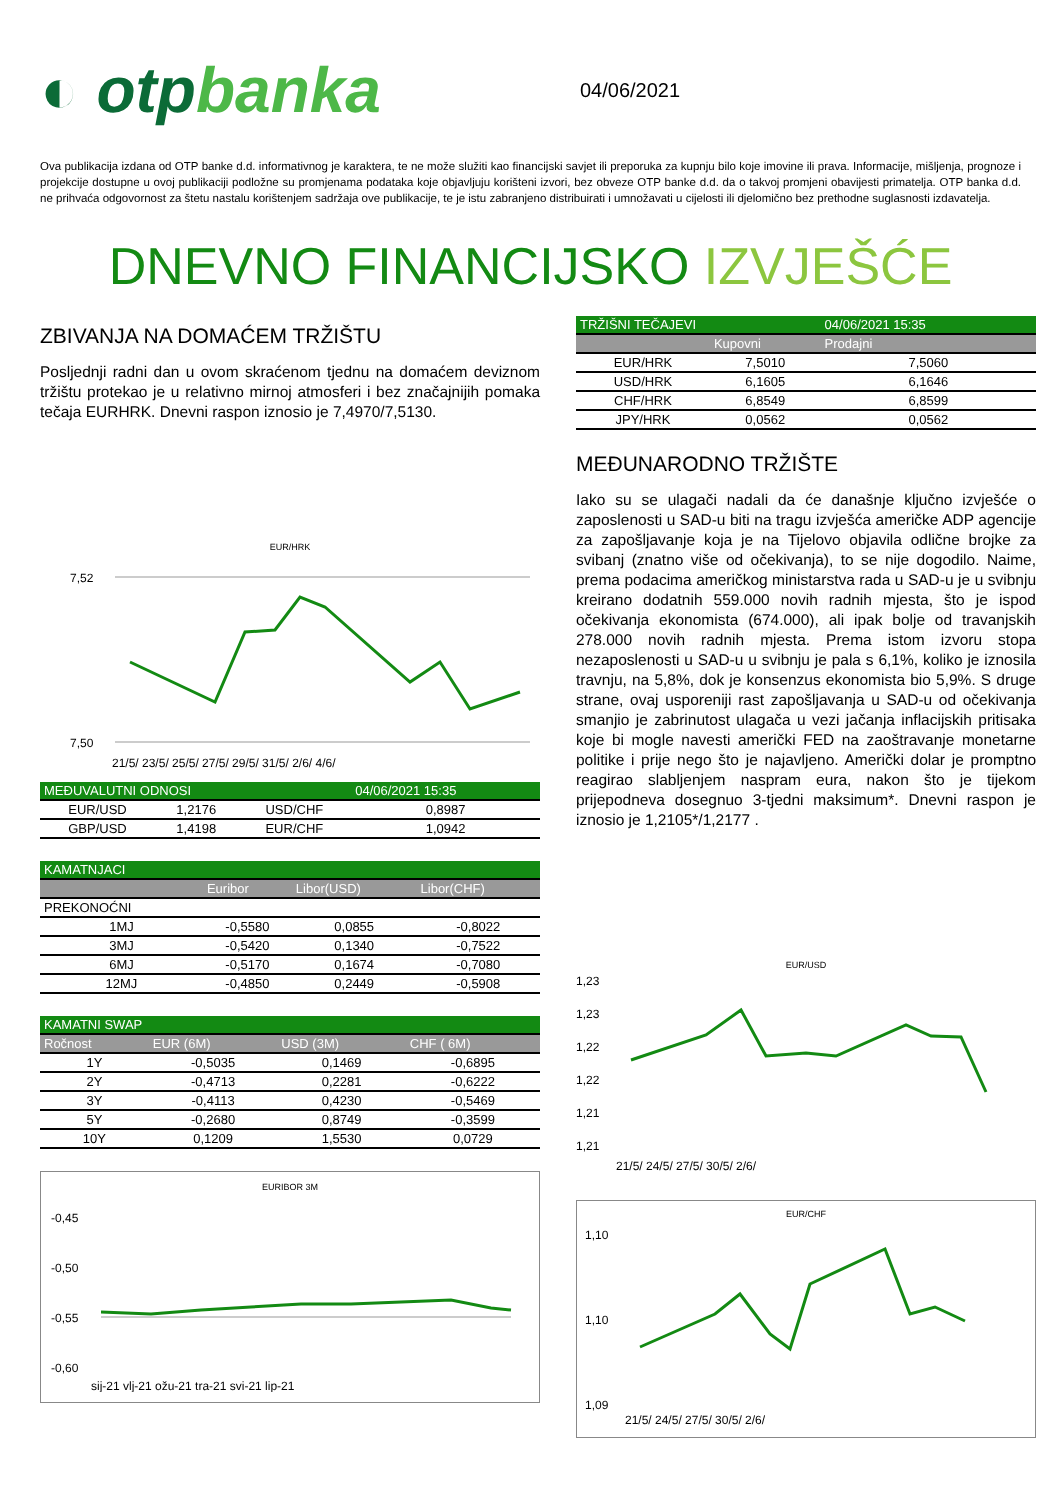◐ otpbanka
04/06/2021
Ova publikacija izdana od OTP banke d.d. informativnog je karaktera, te ne može služiti kao financijski savjet ili preporuka za kupnju bilo koje imovine ili prava. Informacije, mišljenja, prognoze i projekcije dostupne u ovoj publikaciji podložne su promjenama podataka koje objavljuju korišteni izvori, bez obveze OTP banke d.d. da o takvoj promjeni obavijesti primatelja. OTP banka d.d. ne prihvaća odgovornost za štetu nastalu korištenjem sadržaja ove publikacije, te je istu zabranjeno distribuirati i umnožavati u cijelosti ili djelomično bez prethodne suglasnosti izdavatelja.
DNEVNO FINANCIJSKO IZVJEŠĆE
ZBIVANJA NA DOMAĆEM TRŽIŠTU
Posljednji radni dan u ovom skraćenom tjednu na domaćem deviznom tržištu protekao je u relativno mirnoj atmosferi i bez značajnijih pomaka tečaja EURHRK. Dnevni raspon iznosio je 7,4970/7,5130.
EUR/HRK
7,52
7,50
21/5/ 23/5/ 25/5/ 27/5/ 29/5/ 31/5/ 2/6/ 4/6/
| MEĐUVALUTNI ODNOSI | | | 04/06/2021 15:35 |
| --- | --- | --- | --- |
| EUR/USD | 1,2176 | USD/CHF | 0,8987 |
| GBP/USD | 1,4198 | EUR/CHF | 1,0942 |
| KAMATNJACI | | | |
| --- | --- | --- | --- |
| | Euribor | Libor(USD) | Libor(CHF) |
| PREKONOĆNI | | | |
| 1MJ | -0,5580 | 0,0855 | -0,8022 |
| 3MJ | -0,5420 | 0,1340 | -0,7522 |
| 6MJ | -0,5170 | 0,1674 | -0,7080 |
| 12MJ | -0,4850 | 0,2449 | -0,5908 |
| KAMATNI SWAP | | | |
| --- | --- | --- | --- |
| Ročnost | EUR (6M) | USD (3M) | CHF ( 6M) |
| 1Y | -0,5035 | 0,1469 | -0,6895 |
| 2Y | -0,4713 | 0,2281 | -0,6222 |
| 3Y | -0,4113 | 0,4230 | -0,5469 |
| 5Y | -0,2680 | 0,8749 | -0,3599 |
| 10Y | 0,1209 | 1,5530 | 0,0729 |
EURIBOR 3M
-0,45
-0,50
-0,55
-0,60
sij-21 vlj-21 ožu-21 tra-21 svi-21 lip-21
| TRŽIŠNI TEČAJEVI | | 04/06/2021 15:35 |
| --- | --- | --- |
| | Kupovni | Prodajni |
| EUR/HRK | 7,5010 | 7,5060 |
| USD/HRK | 6,1605 | 6,1646 |
| CHF/HRK | 6,8549 | 6,8599 |
| JPY/HRK | 0,0562 | 0,0562 |
MEĐUNARODNO TRŽIŠTE
Iako su se ulagači nadali da će današnje ključno izvješće o zaposlenosti u SAD-u biti na tragu izvješća američke ADP agencije za zapošljavanje koja je na Tijelovo objavila odlične brojke za svibanj (znatno više od očekivanja), to se nije dogodilo. Naime, prema podacima američkog ministarstva rada u SAD-u je u svibnju kreirano dodatnih 559.000 novih radnih mjesta, što je ispod očekivanja ekonomista (674.000), ali ipak bolje od travanjskih 278.000 novih radnih mjesta. Prema istom izvoru stopa nezaposlenosti u SAD-u u svibnju je pala s 6,1%, koliko je iznosila travnju, na 5,8%, dok je konsenzus ekonomista bio 5,9%. S druge strane, ovaj usporeniji rast zapošljavanja u SAD-u od očekivanja smanjio je zabrinutost ulagača u vezi jačanja inflacijskih pritisaka koje bi mogle navesti američki FED na zaoštravanje monetarne politike i prije nego što je najavljeno. Američki dolar je promptno reagirao slabljenjem naspram eura, nakon što je tijekom prijepodneva dosegnuo 3-tjedni maksimum*. Dnevni raspon je iznosio je 1,2105*/1,2177 .
EUR/USD
1,23
1,23
1,22
1,22
1,21
1,21
21/5/ 24/5/ 27/5/ 30/5/ 2/6/
EUR/CHF
1,10
1,10
1,09
21/5/ 24/5/ 27/5/ 30/5/ 2/6/